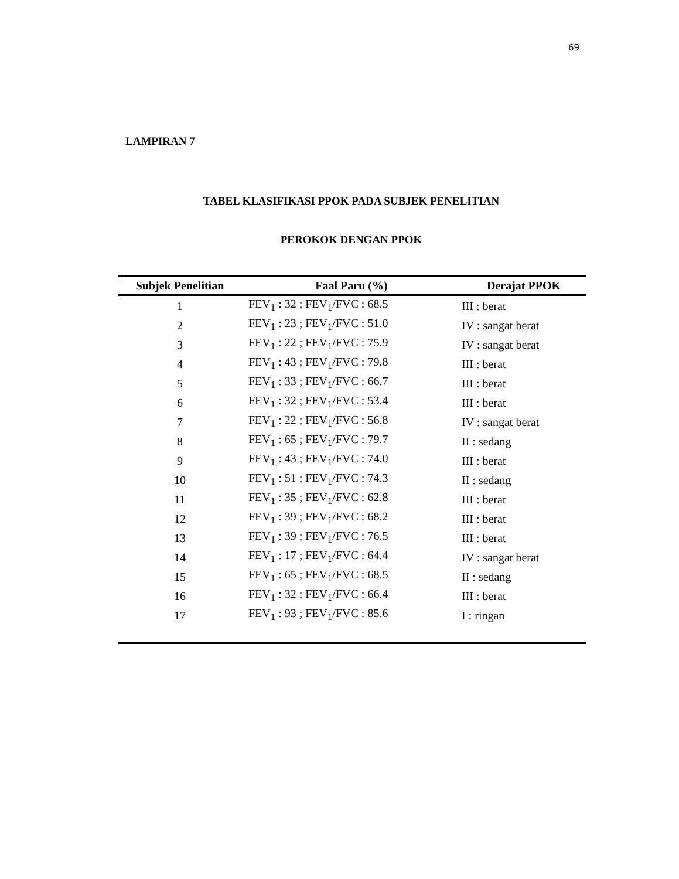69
LAMPIRAN 7
TABEL KLASIFIKASI PPOK PADA SUBJEK PENELITIAN
PEROKOK DENGAN PPOK
| Subjek Penelitian | Faal Paru (%) | Derajat PPOK |
| --- | --- | --- |
| 1 | FEV<sub>1</sub> : 32 ; FEV<sub>1</sub>/FVC : 68.5 | III : berat |
| 2 | FEV<sub>1</sub> : 23 ; FEV<sub>1</sub>/FVC : 51.0 | IV : sangat berat |
| 3 | FEV<sub>1</sub> : 22 ; FEV<sub>1</sub>/FVC : 75.9 | IV : sangat berat |
| 4 | FEV<sub>1</sub> : 43 ; FEV<sub>1</sub>/FVC : 79.8 | III : berat |
| 5 | FEV<sub>1</sub> : 33 ; FEV<sub>1</sub>/FVC : 66.7 | III : berat |
| 6 | FEV<sub>1</sub> : 32 ; FEV<sub>1</sub>/FVC : 53.4 | III : berat |
| 7 | FEV<sub>1</sub> : 22 ; FEV<sub>1</sub>/FVC : 56.8 | IV : sangat berat |
| 8 | FEV<sub>1</sub> : 65 ; FEV<sub>1</sub>/FVC : 79.7 | II : sedang |
| 9 | FEV<sub>1</sub> : 43 ; FEV<sub>1</sub>/FVC : 74.0 | III : berat |
| 10 | FEV<sub>1</sub> : 51 ; FEV<sub>1</sub>/FVC : 74.3 | II : sedang |
| 11 | FEV<sub>1</sub> : 35 ; FEV<sub>1</sub>/FVC : 62.8 | III : berat |
| 12 | FEV<sub>1</sub> : 39 ; FEV<sub>1</sub>/FVC : 68.2 | III : berat |
| 13 | FEV<sub>1</sub> : 39 ; FEV<sub>1</sub>/FVC : 76.5 | III : berat |
| 14 | FEV<sub>1</sub> : 17 ; FEV<sub>1</sub>/FVC : 64.4 | IV : sangat berat |
| 15 | FEV<sub>1</sub> : 65 ; FEV<sub>1</sub>/FVC : 68.5 | II : sedang |
| 16 | FEV<sub>1</sub> : 32 ; FEV<sub>1</sub>/FVC : 66.4 | III : berat |
| 17 | FEV<sub>1</sub> : 93 ; FEV<sub>1</sub>/FVC : 85.6 | I : ringan |